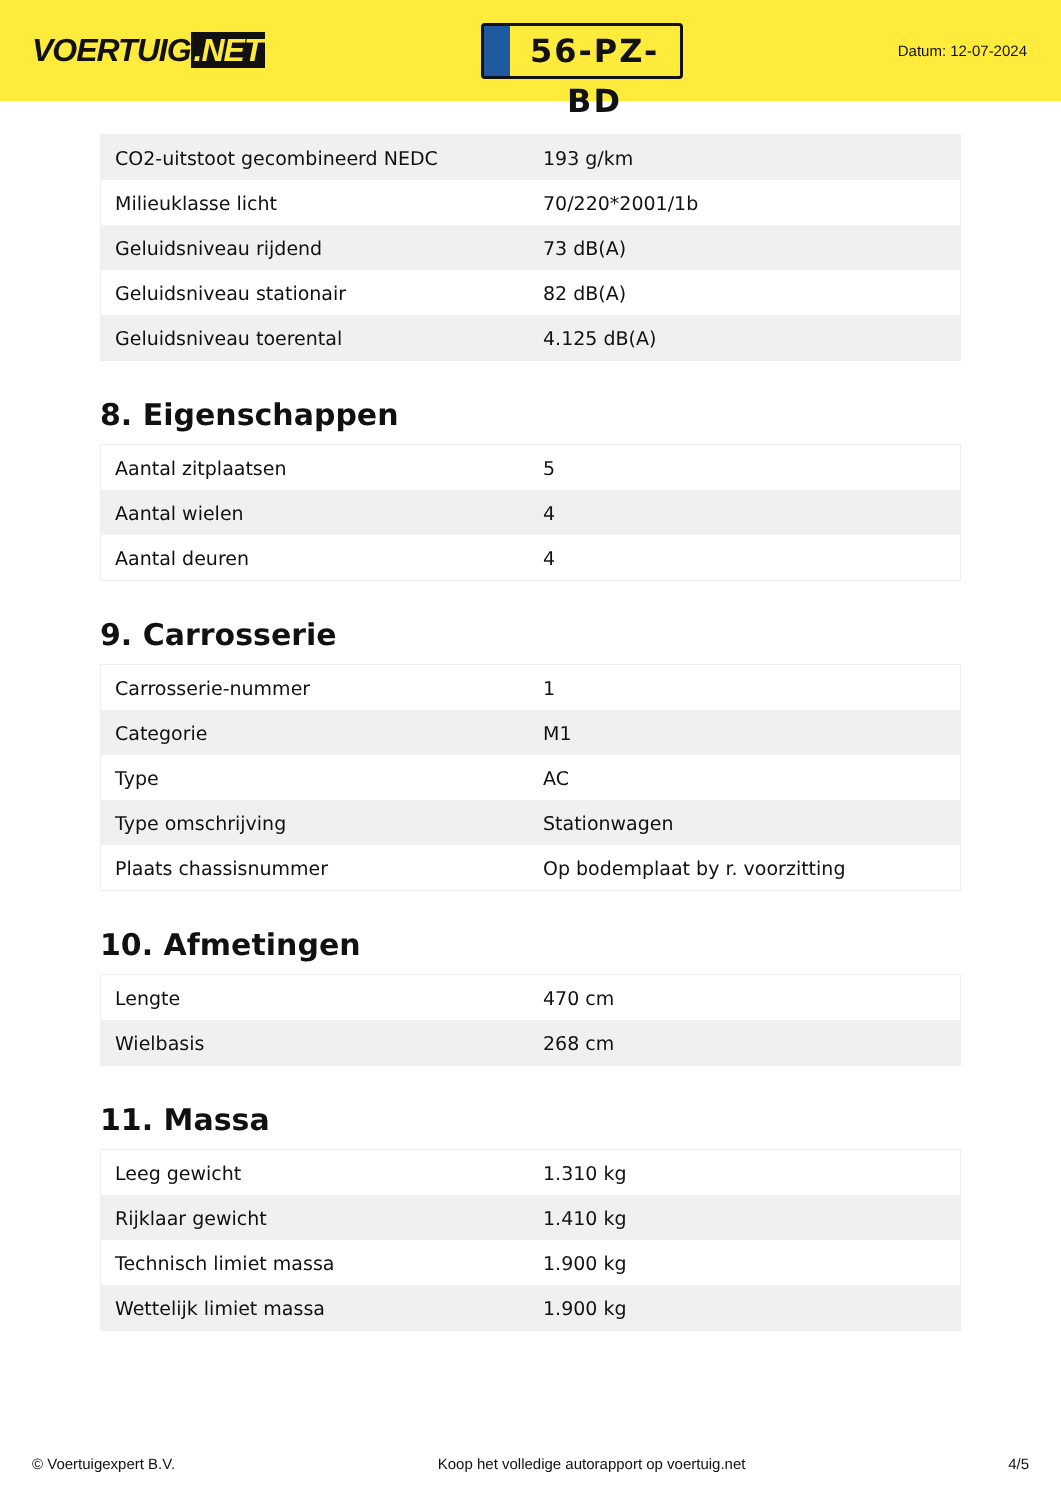VOERTUIG.NET
56-PZ-BD
Datum: 12-07-2024
| CO2-uitstoot gecombineerd NEDC | 193 g/km |
| Milieuklasse licht | 70/220*2001/1b |
| Geluidsniveau rijdend | 73 dB(A) |
| Geluidsniveau stationair | 82 dB(A) |
| Geluidsniveau toerental | 4.125 dB(A) |
8. Eigenschappen
| Aantal zitplaatsen | 5 |
| Aantal wielen | 4 |
| Aantal deuren | 4 |
9. Carrosserie
| Carrosserie-nummer | 1 |
| Categorie | M1 |
| Type | AC |
| Type omschrijving | Stationwagen |
| Plaats chassisnummer | Op bodemplaat by r. voorzitting |
10. Afmetingen
| Lengte | 470 cm |
| Wielbasis | 268 cm |
11. Massa
| Leeg gewicht | 1.310 kg |
| Rijklaar gewicht | 1.410 kg |
| Technisch limiet massa | 1.900 kg |
| Wettelijk limiet massa | 1.900 kg |
© Voertuigexpert B.V. Koop het volledige autorapport op voertuig.net 4/5